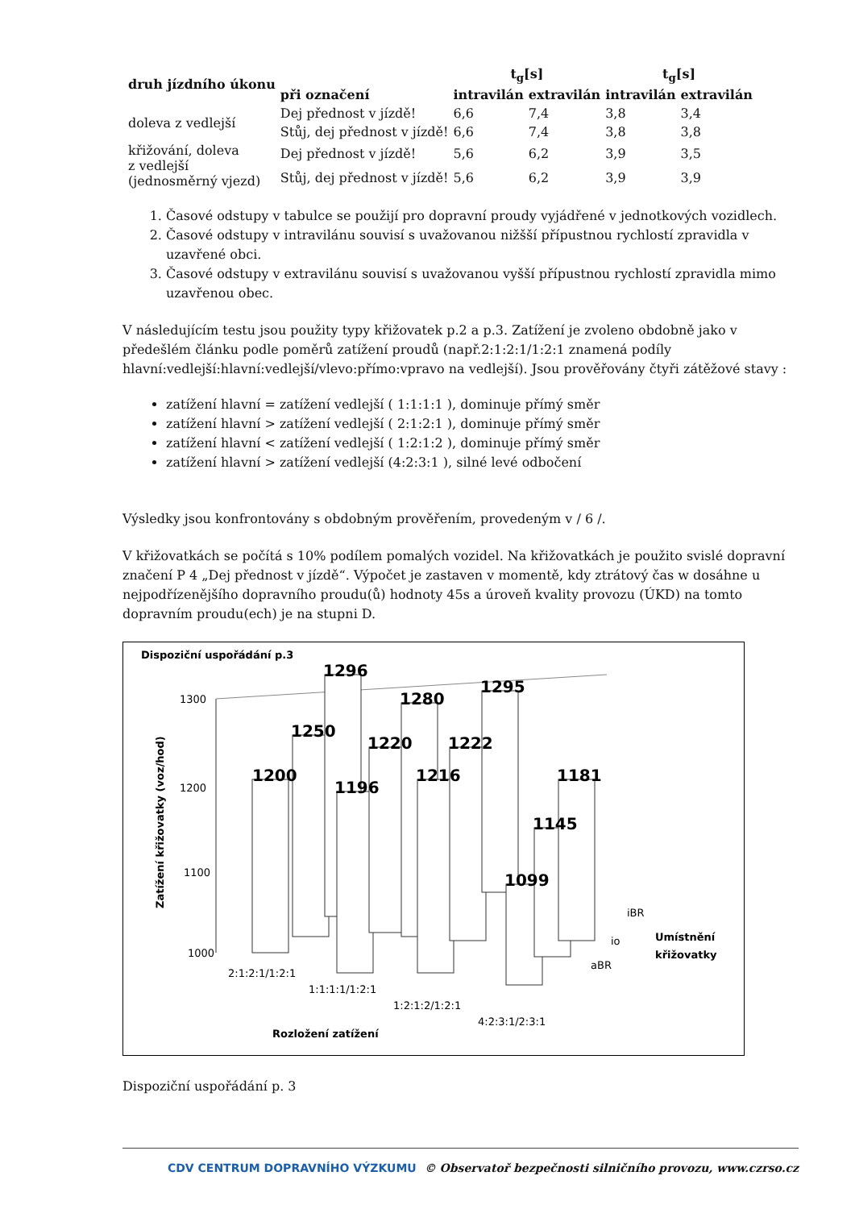| druh jízdního úkonu | | t<sub>g</sub>[s] | | t<sub>g</sub>[s] | |
| --- | --- | --- | --- | --- | --- |
| | při označení | intravilán | extravilán | intravilán | extravilán |
| doleva z vedlejší | Dej přednost v jízdě! | 6,6 | 7,4 | 3,8 | 3,4 |
| | Stůj, dej přednost v jízdě! | 6,6 | 7,4 | 3,8 | 3,8 |
| křižování, doleva z vedlejší (jednosměrný vjezd) | Dej přednost v jízdě! | 5,6 | 6,2 | 3,9 | 3,5 |
| | Stůj, dej přednost v jízdě! | 5,6 | 6,2 | 3,9 | 3,9 |
1. Časové odstupy v tabulce se použijí pro dopravní proudy vyjádřené v jednotkových vozidlech.
2. Časové odstupy v intravilánu souvisí s uvažovanou nižšší přípustnou rychlostí zpravidla v uzavřené obci.
3. Časové odstupy v extravilánu souvisí s uvažovanou vyšší přípustnou rychlostí zpravidla mimo uzavřenou obec.
V následujícím testu jsou použity typy křižovatek p.2 a p.3. Zatížení je zvoleno obdobně jako v předešlém článku podle poměrů zatížení proudů (např.2:1:2:1/1:2:1 znamená podíly hlavní:vedlejší:hlavní:vedlejší/vlevo:přímo:vpravo na vedlejší). Jsou prověřovány čtyři zátěžové stavy :
zatížení hlavní = zatížení vedlejší ( 1:1:1:1 ), dominuje přímý směr
zatížení hlavní > zatížení vedlejší ( 2:1:2:1 ), dominuje přímý směr
zatížení hlavní < zatížení vedlejší ( 1:2:1:2 ), dominuje přímý směr
zatížení hlavní > zatížení vedlejší (4:2:3:1 ), silné levé odbočení
Výsledky jsou konfrontovány s obdobným prověřením, provedeným v / 6 /.
V křižovatkách se počítá s 10% podílem pomalých vozidel. Na křižovatkách je použito svislé dopravní značení P 4 „Dej přednost v jízdě“. Výpočet je zastaven v momentě, kdy ztrátový čas w dosáhne u nejpodřízenějšího dopravního proudu(ů) hodnoty 45s a úroveň kvality provozu (ÚKD) na tomto dopravním proudu(ech) je na stupni D.
Dispoziční uspořádání p.3
1300
1200
1100
1000
Zatížení křižovatky (voz/hod)
1200
1250
1296
1196
1220
1280
1216
1222
1295
1099
1145
1181
2:1:2:1/1:2:1
1:1:1:1/1:2:1
1:2:1:2/1:2:1
4:2:3:1/2:3:1
Rozložení zatížení
iBR
io
aBR
Umístnění
křižovatky
Dispoziční uspořádání p. 3
CDV CENTRUM DOPRAVNÍHO VÝZKUMU © Observatoř bezpečnosti silničního provozu, www.czrso.cz